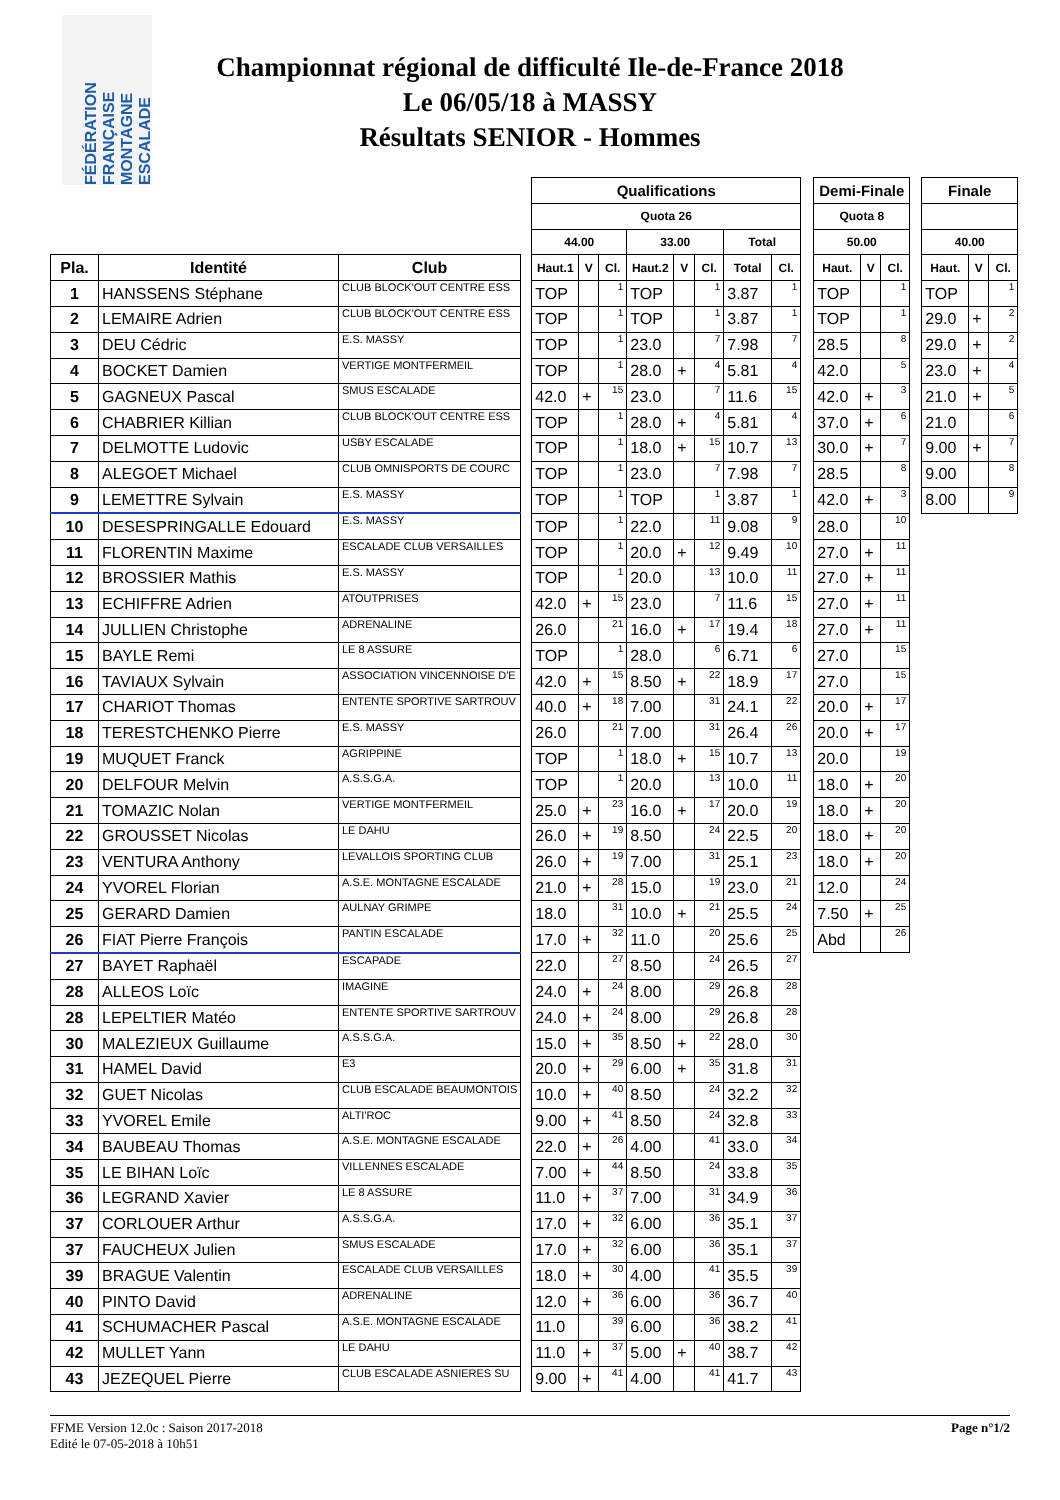FÉDÉRATION FRANÇAISE MONTAGNE ESCALADE
Championnat régional de difficulté Ile-de-France 2018
Le 06/05/18 à MASSY
Résultats SENIOR - Hommes
| | | | | Qualifications | | | | | | | | | Demi-Finale | | | | Finale | | |
| | | | | Quota 26 | | | | | | | | | Quota 8 | | | | | | |
| | | | | 44.00 | | | 33.00 | | | Total | | | 50.00 | | | | 40.00 | | |
| Pla. | Identité | Club | | Haut.1 | V | Cl. | Haut.2 | V | Cl. | Total | Cl. | | Haut. | V | Cl. | | Haut. | V | Cl. |
| 1 | HANSSENS Stéphane | CLUB BLOCK'OUT CENTRE ESS | | TOP | | 1 | TOP | | 1 | 3.87 | 1 | | TOP | | 1 | | TOP | | 1 |
| 2 | LEMAIRE Adrien | CLUB BLOCK'OUT CENTRE ESS | | TOP | | 1 | TOP | | 1 | 3.87 | 1 | | TOP | | 1 | | 29.0 | + | 2 |
| 3 | DEU Cédric | E.S. MASSY | | TOP | | 1 | 23.0 | | 7 | 7.98 | 7 | | 28.5 | | 8 | | 29.0 | + | 2 |
| 4 | BOCKET Damien | VERTIGE MONTFERMEIL | | TOP | | 1 | 28.0 | + | 4 | 5.81 | 4 | | 42.0 | | 5 | | 23.0 | + | 4 |
| 5 | GAGNEUX Pascal | SMUS ESCALADE | | 42.0 | + | 15 | 23.0 | | 7 | 11.6 | 15 | | 42.0 | + | 3 | | 21.0 | + | 5 |
| 6 | CHABRIER Killian | CLUB BLOCK'OUT CENTRE ESS | | TOP | | 1 | 28.0 | + | 4 | 5.81 | 4 | | 37.0 | + | 6 | | 21.0 | | 6 |
| 7 | DELMOTTE Ludovic | USBY ESCALADE | | TOP | | 1 | 18.0 | + | 15 | 10.7 | 13 | | 30.0 | + | 7 | | 9.00 | + | 7 |
| 8 | ALEGOET Michael | CLUB OMNISPORTS DE COURC | | TOP | | 1 | 23.0 | | 7 | 7.98 | 7 | | 28.5 | | 8 | | 9.00 | | 8 |
| 9 | LEMETTRE Sylvain | E.S. MASSY | | TOP | | 1 | TOP | | 1 | 3.87 | 1 | | 42.0 | + | 3 | | 8.00 | | 9 |
| 10 | DESESPRINGALLE Edouard | E.S. MASSY | | TOP | | 1 | 22.0 | | 11 | 9.08 | 9 | | 28.0 | | 10 | | | | |
| 11 | FLORENTIN Maxime | ESCALADE CLUB VERSAILLES | | TOP | | 1 | 20.0 | + | 12 | 9.49 | 10 | | 27.0 | + | 11 | | | | |
| 12 | BROSSIER Mathis | E.S. MASSY | | TOP | | 1 | 20.0 | | 13 | 10.0 | 11 | | 27.0 | + | 11 | | | | |
| 13 | ECHIFFRE Adrien | ATOUTPRISES | | 42.0 | + | 15 | 23.0 | | 7 | 11.6 | 15 | | 27.0 | + | 11 | | | | |
| 14 | JULLIEN Christophe | ADRENALINE | | 26.0 | | 21 | 16.0 | + | 17 | 19.4 | 18 | | 27.0 | + | 11 | | | | |
| 15 | BAYLE Remi | LE 8 ASSURE | | TOP | | 1 | 28.0 | | 6 | 6.71 | 6 | | 27.0 | | 15 | | | | |
| 16 | TAVIAUX Sylvain | ASSOCIATION VINCENNOISE D'E | | 42.0 | + | 15 | 8.50 | + | 22 | 18.9 | 17 | | 27.0 | | 15 | | | | |
| 17 | CHARIOT Thomas | ENTENTE SPORTIVE SARTROUV | | 40.0 | + | 18 | 7.00 | | 31 | 24.1 | 22 | | 20.0 | + | 17 | | | | |
| 18 | TERESTCHENKO Pierre | E.S. MASSY | | 26.0 | | 21 | 7.00 | | 31 | 26.4 | 26 | | 20.0 | + | 17 | | | | |
| 19 | MUQUET Franck | AGRIPPINE | | TOP | | 1 | 18.0 | + | 15 | 10.7 | 13 | | 20.0 | | 19 | | | | |
| 20 | DELFOUR Melvin | A.S.S.G.A. | | TOP | | 1 | 20.0 | | 13 | 10.0 | 11 | | 18.0 | + | 20 | | | | |
| 21 | TOMAZIC Nolan | VERTIGE MONTFERMEIL | | 25.0 | + | 23 | 16.0 | + | 17 | 20.0 | 19 | | 18.0 | + | 20 | | | | |
| 22 | GROUSSET Nicolas | LE DAHU | | 26.0 | + | 19 | 8.50 | | 24 | 22.5 | 20 | | 18.0 | + | 20 | | | | |
| 23 | VENTURA Anthony | LEVALLOIS SPORTING CLUB | | 26.0 | + | 19 | 7.00 | | 31 | 25.1 | 23 | | 18.0 | + | 20 | | | | |
| 24 | YVOREL Florian | A.S.E. MONTAGNE ESCALADE | | 21.0 | + | 28 | 15.0 | | 19 | 23.0 | 21 | | 12.0 | | 24 | | | | |
| 25 | GERARD Damien | AULNAY GRIMPE | | 18.0 | | 31 | 10.0 | + | 21 | 25.5 | 24 | | 7.50 | + | 25 | | | | |
| 26 | FIAT Pierre François | PANTIN ESCALADE | | 17.0 | + | 32 | 11.0 | | 20 | 25.6 | 25 | | Abd | | 26 | | | | |
| 27 | BAYET Raphaël | ESCAPADE | | 22.0 | | 27 | 8.50 | | 24 | 26.5 | 27 | | | | | | | | |
| 28 | ALLEOS Loïc | IMAGINE | | 24.0 | + | 24 | 8.00 | | 29 | 26.8 | 28 | | | | | | | | |
| 28 | LEPELTIER Matéo | ENTENTE SPORTIVE SARTROUV | | 24.0 | + | 24 | 8.00 | | 29 | 26.8 | 28 | | | | | | | | |
| 30 | MALEZIEUX Guillaume | A.S.S.G.A. | | 15.0 | + | 35 | 8.50 | + | 22 | 28.0 | 30 | | | | | | | | |
| 31 | HAMEL David | E3 | | 20.0 | + | 29 | 6.00 | + | 35 | 31.8 | 31 | | | | | | | | |
| 32 | GUET Nicolas | CLUB ESCALADE BEAUMONTOIS | | 10.0 | + | 40 | 8.50 | | 24 | 32.2 | 32 | | | | | | | | |
| 33 | YVOREL Emile | ALTI'ROC | | 9.00 | + | 41 | 8.50 | | 24 | 32.8 | 33 | | | | | | | | |
| 34 | BAUBEAU Thomas | A.S.E. MONTAGNE ESCALADE | | 22.0 | + | 26 | 4.00 | | 41 | 33.0 | 34 | | | | | | | | |
| 35 | LE BIHAN Loïc | VILLENNES ESCALADE | | 7.00 | + | 44 | 8.50 | | 24 | 33.8 | 35 | | | | | | | | |
| 36 | LEGRAND Xavier | LE 8 ASSURE | | 11.0 | + | 37 | 7.00 | | 31 | 34.9 | 36 | | | | | | | | |
| 37 | CORLOUER Arthur | A.S.S.G.A. | | 17.0 | + | 32 | 6.00 | | 36 | 35.1 | 37 | | | | | | | | |
| 37 | FAUCHEUX Julien | SMUS ESCALADE | | 17.0 | + | 32 | 6.00 | | 36 | 35.1 | 37 | | | | | | | | |
| 39 | BRAGUE Valentin | ESCALADE CLUB VERSAILLES | | 18.0 | + | 30 | 4.00 | | 41 | 35.5 | 39 | | | | | | | | |
| 40 | PINTO David | ADRENALINE | | 12.0 | + | 36 | 6.00 | | 36 | 36.7 | 40 | | | | | | | | |
| 41 | SCHUMACHER Pascal | A.S.E. MONTAGNE ESCALADE | | 11.0 | | 39 | 6.00 | | 36 | 38.2 | 41 | | | | | | | | |
| 42 | MULLET Yann | LE DAHU | | 11.0 | + | 37 | 5.00 | + | 40 | 38.7 | 42 | | | | | | | | |
| 43 | JEZEQUEL Pierre | CLUB ESCALADE ASNIERES SU | | 9.00 | + | 41 | 4.00 | | 41 | 41.7 | 43 | | | | | | | | |
FFME Version 12.0c : Saison 2017-2018
Edité le 07-05-2018 à 10h51
Page n°1/2